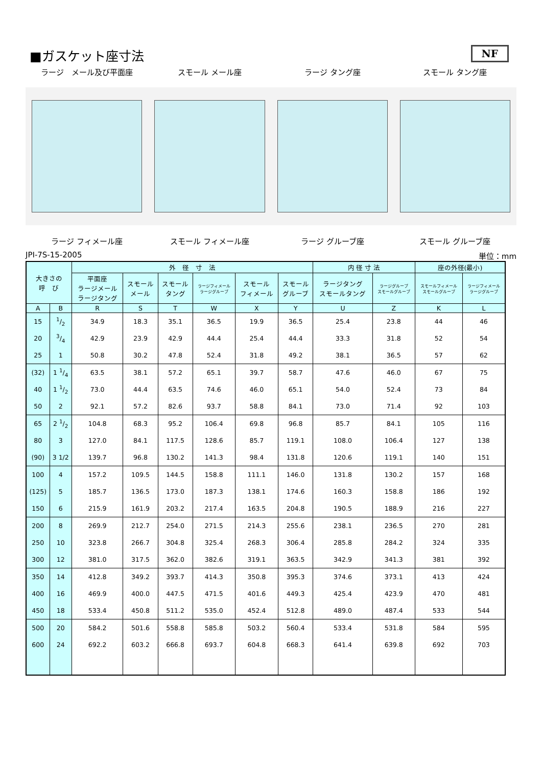NF
■ガスケット座寸法
ラージ　メール及び平面座 スモール メール座 ラージ タング座 スモール タング座
ラージ フィメール座 スモール フィメール座 ラージ グルーブ座 スモール グルーブ座
JPI-7S-15-2005 単位：mm
| 大きさの 呼 び | | 外 径 寸 法 | | | | | | 内 径 寸 法 | | 座の外径(最小) | |
| --- | --- | --- | --- | --- | --- | --- | --- | --- | --- | --- | --- |
| | | 平面座 ラージメール ラージタング | スモール メール | スモール タング | ラージフィメール ラージグルーブ | スモール フィメール | スモール グルーブ | ラージタング スモールタング | ラージグルーブ スモールグルーブ | スモールフィメール スモールグルーブ | ラージフィメール ラージグルーブ |
| A | B | R | S | T | W | X | Y | U | Z | K | L |
| 15 | 1/2 | 34.9 | 18.3 | 35.1 | 36.5 | 19.9 | 36.5 | 25.4 | 23.8 | 44 | 46 |
| 20 | 3/4 | 42.9 | 23.9 | 42.9 | 44.4 | 25.4 | 44.4 | 33.3 | 31.8 | 52 | 54 |
| 25 | 1 | 50.8 | 30.2 | 47.8 | 52.4 | 31.8 | 49.2 | 38.1 | 36.5 | 57 | 62 |
| (32) | 1 1/4 | 63.5 | 38.1 | 57.2 | 65.1 | 39.7 | 58.7 | 47.6 | 46.0 | 67 | 75 |
| 40 | 1 1/2 | 73.0 | 44.4 | 63.5 | 74.6 | 46.0 | 65.1 | 54.0 | 52.4 | 73 | 84 |
| 50 | 2 | 92.1 | 57.2 | 82.6 | 93.7 | 58.8 | 84.1 | 73.0 | 71.4 | 92 | 103 |
| 65 | 2 1/2 | 104.8 | 68.3 | 95.2 | 106.4 | 69.8 | 96.8 | 85.7 | 84.1 | 105 | 116 |
| 80 | 3 | 127.0 | 84.1 | 117.5 | 128.6 | 85.7 | 119.1 | 108.0 | 106.4 | 127 | 138 |
| (90) | 3 1/2 | 139.7 | 96.8 | 130.2 | 141.3 | 98.4 | 131.8 | 120.6 | 119.1 | 140 | 151 |
| 100 | 4 | 157.2 | 109.5 | 144.5 | 158.8 | 111.1 | 146.0 | 131.8 | 130.2 | 157 | 168 |
| (125) | 5 | 185.7 | 136.5 | 173.0 | 187.3 | 138.1 | 174.6 | 160.3 | 158.8 | 186 | 192 |
| 150 | 6 | 215.9 | 161.9 | 203.2 | 217.4 | 163.5 | 204.8 | 190.5 | 188.9 | 216 | 227 |
| 200 | 8 | 269.9 | 212.7 | 254.0 | 271.5 | 214.3 | 255.6 | 238.1 | 236.5 | 270 | 281 |
| 250 | 10 | 323.8 | 266.7 | 304.8 | 325.4 | 268.3 | 306.4 | 285.8 | 284.2 | 324 | 335 |
| 300 | 12 | 381.0 | 317.5 | 362.0 | 382.6 | 319.1 | 363.5 | 342.9 | 341.3 | 381 | 392 |
| 350 | 14 | 412.8 | 349.2 | 393.7 | 414.3 | 350.8 | 395.3 | 374.6 | 373.1 | 413 | 424 |
| 400 | 16 | 469.9 | 400.0 | 447.5 | 471.5 | 401.6 | 449.3 | 425.4 | 423.9 | 470 | 481 |
| 450 | 18 | 533.4 | 450.8 | 511.2 | 535.0 | 452.4 | 512.8 | 489.0 | 487.4 | 533 | 544 |
| 500 | 20 | 584.2 | 501.6 | 558.8 | 585.8 | 503.2 | 560.4 | 533.4 | 531.8 | 584 | 595 |
| 600 | 24 | 692.2 | 603.2 | 666.8 | 693.7 | 604.8 | 668.3 | 641.4 | 639.8 | 692 | 703 |